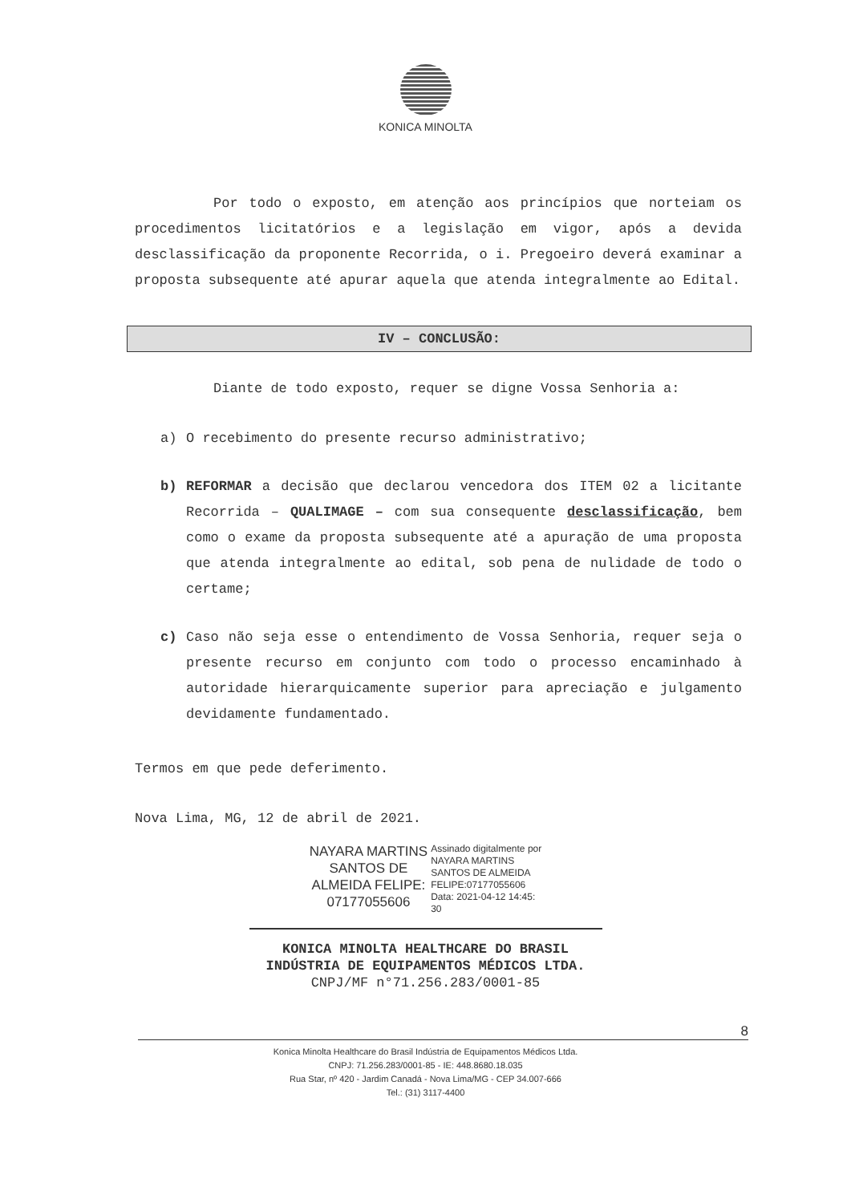KONICA MINOLTA
Por todo o exposto, em atenção aos princípios que norteiam os procedimentos licitatórios e a legislação em vigor, após a devida desclassificação da proponente Recorrida, o i. Pregoeiro deverá examinar a proposta subsequente até apurar aquela que atenda integralmente ao Edital.
IV – CONCLUSÃO:
Diante de todo exposto, requer se digne Vossa Senhoria a:
a) O recebimento do presente recurso administrativo;
b) REFORMAR a decisão que declarou vencedora dos ITEM 02 a licitante Recorrida – QUALIMAGE – com sua consequente desclassificação, bem como o exame da proposta subsequente até a apuração de uma proposta que atenda integralmente ao edital, sob pena de nulidade de todo o certame;
c) Caso não seja esse o entendimento de Vossa Senhoria, requer seja o presente recurso em conjunto com todo o processo encaminhado à autoridade hierarquicamente superior para apreciação e julgamento devidamente fundamentado.
Termos em que pede deferimento.
Nova Lima, MG, 12 de abril de 2021.
NAYARA MARTINS
SANTOS DE
ALMEIDA FELIPE:
07177055606
Assinado digitalmente por
NAYARA MARTINS
SANTOS DE ALMEIDA
FELIPE:07177055606
Data: 2021-04-12 14:45:
30
KONICA MINOLTA HEALTHCARE DO BRASIL INDÚSTRIA DE EQUIPAMENTOS MÉDICOS LTDA.
CNPJ/MF n°71.256.283/0001-85
8
Konica Minolta Healthcare do Brasil Indústria de Equipamentos Médicos Ltda.
CNPJ: 71.256.283/0001-85 - IE: 448.8680.18.035
Rua Star, nº 420 - Jardim Canadá - Nova Lima/MG - CEP 34.007-666
Tel.: (31) 3117-4400